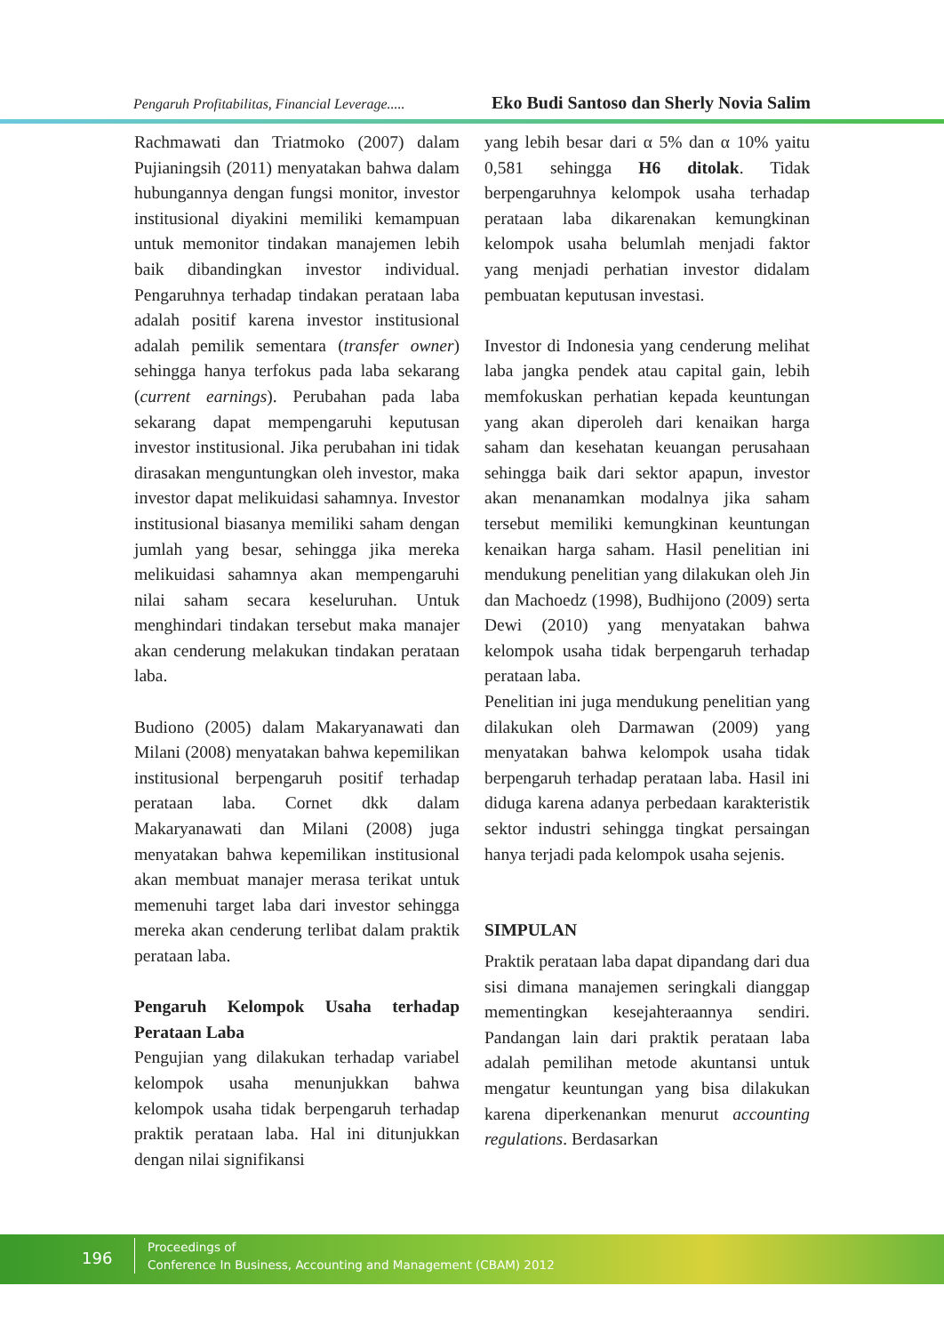Pengaruh Profitabilitas, Financial Leverage..... Eko Budi Santoso dan Sherly Novia Salim
Rachmawati dan Triatmoko (2007) dalam Pujianingsih (2011) menyatakan bahwa dalam hubungannya dengan fungsi monitor, investor institusional diyakini memiliki kemampuan untuk memonitor tindakan manajemen lebih baik dibandingkan investor individual. Pengaruhnya terhadap tindakan perataan laba adalah positif karena investor institusional adalah pemilik sementara (transfer owner) sehingga hanya terfokus pada laba sekarang (current earnings). Perubahan pada laba sekarang dapat mempengaruhi keputusan investor institusional. Jika perubahan ini tidak dirasakan menguntungkan oleh investor, maka investor dapat melikuidasi sahamnya. Investor institusional biasanya memiliki saham dengan jumlah yang besar, sehingga jika mereka melikuidasi sahamnya akan mempengaruhi nilai saham secara keseluruhan. Untuk menghindari tindakan tersebut maka manajer akan cenderung melakukan tindakan perataan laba.
Budiono (2005) dalam Makaryanawati dan Milani (2008) menyatakan bahwa kepemilikan institusional berpengaruh positif terhadap perataan laba. Cornet dkk dalam Makaryanawati dan Milani (2008) juga menyatakan bahwa kepemilikan institusional akan membuat manajer merasa terikat untuk memenuhi target laba dari investor sehingga mereka akan cenderung terlibat dalam praktik perataan laba.
Pengaruh Kelompok Usaha terhadap Perataan Laba
Pengujian yang dilakukan terhadap variabel kelompok usaha menunjukkan bahwa kelompok usaha tidak berpengaruh terhadap praktik perataan laba. Hal ini ditunjukkan dengan nilai signifikansi
yang lebih besar dari α 5% dan α 10% yaitu 0,581 sehingga H6 ditolak. Tidak berpengaruhnya kelompok usaha terhadap perataan laba dikarenakan kemungkinan kelompok usaha belumlah menjadi faktor yang menjadi perhatian investor didalam pembuatan keputusan investasi.
Investor di Indonesia yang cenderung melihat laba jangka pendek atau capital gain, lebih memfokuskan perhatian kepada keuntungan yang akan diperoleh dari kenaikan harga saham dan kesehatan keuangan perusahaan sehingga baik dari sektor apapun, investor akan menanamkan modalnya jika saham tersebut memiliki kemungkinan keuntungan kenaikan harga saham. Hasil penelitian ini mendukung penelitian yang dilakukan oleh Jin dan Machoedz (1998), Budhijono (2009) serta Dewi (2010) yang menyatakan bahwa kelompok usaha tidak berpengaruh terhadap perataan laba.
Penelitian ini juga mendukung penelitian yang dilakukan oleh Darmawan (2009) yang menyatakan bahwa kelompok usaha tidak berpengaruh terhadap perataan laba. Hasil ini diduga karena adanya perbedaan karakteristik sektor industri sehingga tingkat persaingan hanya terjadi pada kelompok usaha sejenis.
SIMPULAN
Praktik perataan laba dapat dipandang dari dua sisi dimana manajemen seringkali dianggap mementingkan kesejahteraannya sendiri. Pandangan lain dari praktik perataan laba adalah pemilihan metode akuntansi untuk mengatur keuntungan yang bisa dilakukan karena diperkenankan menurut accounting regulations. Berdasarkan
196
Proceedings of
Conference In Business, Accounting and Management (CBAM) 2012